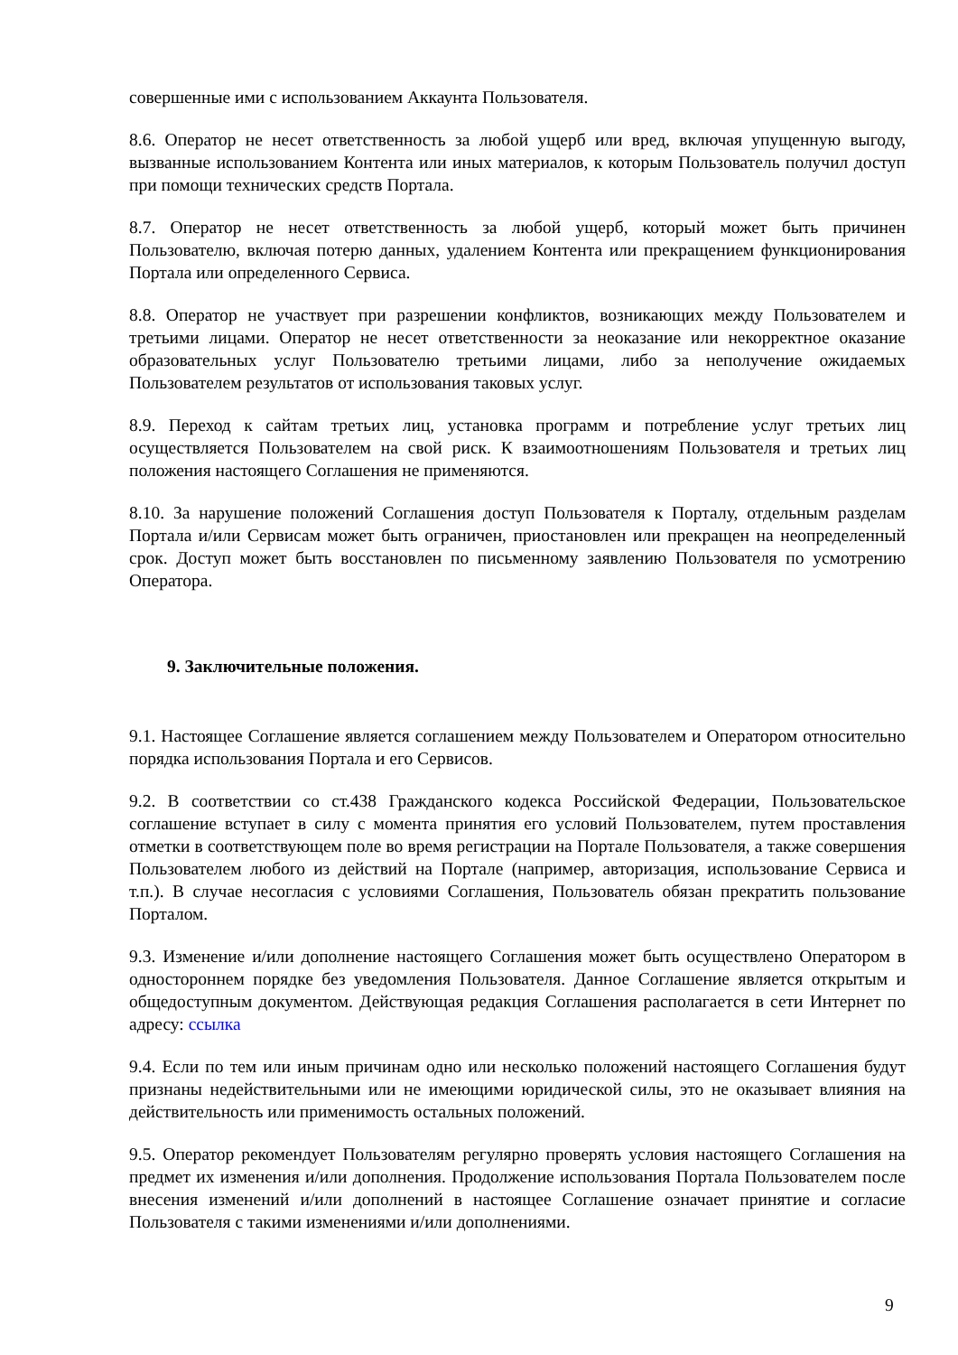совершенные ими с использованием Аккаунта Пользователя.
8.6. Оператор не несет ответственность за любой ущерб или вред, включая упущенную выгоду, вызванные использованием Контента или иных материалов, к которым Пользователь получил доступ при помощи технических средств Портала.
8.7. Оператор не несет ответственность за любой ущерб, который может быть причинен Пользователю, включая потерю данных, удалением Контента или прекращением функционирования Портала или определенного Сервиса.
8.8. Оператор не участвует при разрешении конфликтов, возникающих между Пользователем и третьими лицами. Оператор не несет ответственности за неоказание или некорректное оказание образовательных услуг Пользователю третьими лицами, либо за неполучение ожидаемых Пользователем результатов от использования таковых услуг.
8.9. Переход к сайтам третьих лиц, установка программ и потребление услуг третьих лиц осуществляется Пользователем на свой риск. К взаимоотношениям Пользователя и третьих лиц положения настоящего Соглашения не применяются.
8.10. За нарушение положений Соглашения доступ Пользователя к Порталу, отдельным разделам Портала и/или Сервисам может быть ограничен, приостановлен или прекращен на неопределенный срок. Доступ может быть восстановлен по письменному заявлению Пользователя по усмотрению Оператора.
9. Заключительные положения.
9.1. Настоящее Соглашение является соглашением между Пользователем и Оператором относительно порядка использования Портала и его Сервисов.
9.2. В соответствии со ст.438 Гражданского кодекса Российской Федерации, Пользовательское соглашение вступает в силу с момента принятия его условий Пользователем, путем проставления отметки в соответствующем поле во время регистрации на Портале Пользователя, а также совершения Пользователем любого из действий на Портале (например, авторизация, использование Сервиса и т.п.). В случае несогласия с условиями Соглашения, Пользователь обязан прекратить пользование Порталом.
9.3. Изменение и/или дополнение настоящего Соглашения может быть осуществлено Оператором в одностороннем порядке без уведомления Пользователя. Данное Соглашение является открытым и общедоступным документом. Действующая редакция Соглашения располагается в сети Интернет по адресу: ссылка
9.4. Если по тем или иным причинам одно или несколько положений настоящего Соглашения будут признаны недействительными или не имеющими юридической силы, это не оказывает влияния на действительность или применимость остальных положений.
9.5. Оператор рекомендует Пользователям регулярно проверять условия настоящего Соглашения на предмет их изменения и/или дополнения. Продолжение использования Портала Пользователем после внесения изменений и/или дополнений в настоящее Соглашение означает принятие и согласие Пользователя с такими изменениями и/или дополнениями.
9